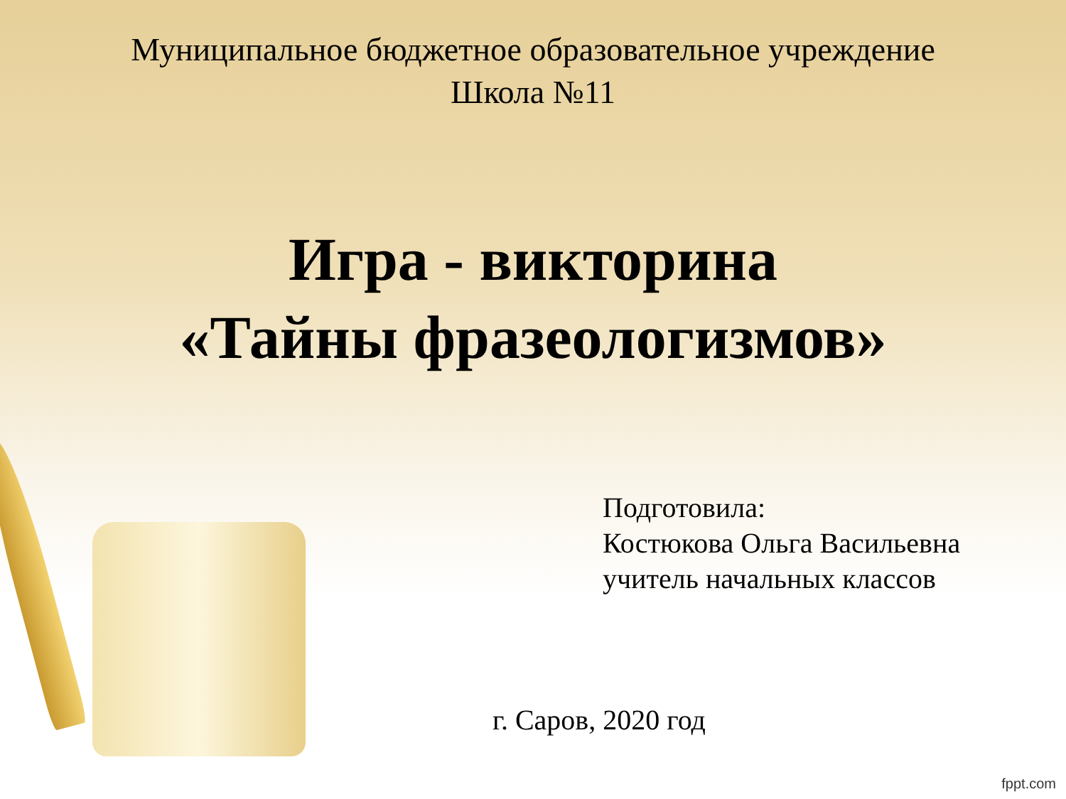Муниципальное бюджетное образовательное учреждение
Школа №11
Игра - викторина
«Тайны фразеологизмов»
Подготовила:
Костюкова Ольга Васильевна
учитель начальных классов
г. Саров, 2020 год
fppt.com